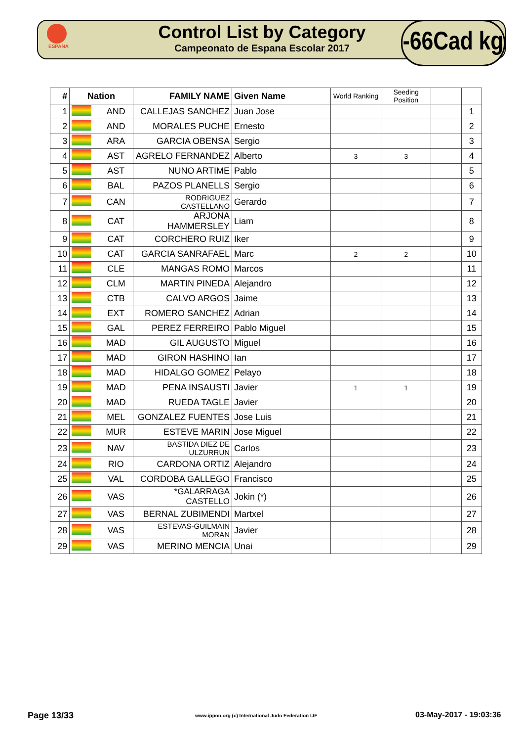ESPANA
Control List by Category
Campeonato de Espana Escolar 2017
-66Cad kg
| # | Nation | | FAMILY NAME | Given Name | World Ranking | Seeding Position | | |
| --- | --- | --- | --- | --- | --- | --- | --- | --- |
| 1 | | AND | CALLEJAS SANCHEZ | Juan Jose | | | | 1 |
| 2 | | AND | MORALES PUCHE | Ernesto | | | | 2 |
| 3 | | ARA | GARCIA OBENSA | Sergio | | | | 3 |
| 4 | | AST | AGRELO FERNANDEZ | Alberto | 3 | 3 | | 4 |
| 5 | | AST | NUNO ARTIME | Pablo | | | | 5 |
| 6 | | BAL | PAZOS PLANELLS | Sergio | | | | 6 |
| 7 | | CAN | RODRIGUEZ CASTELLANO | Gerardo | | | | 7 |
| 8 | | CAT | ARJONA HAMMERSLEY | Liam | | | | 8 |
| 9 | | CAT | CORCHERO RUIZ | Iker | | | | 9 |
| 10 | | CAT | GARCIA SANRAFAEL | Marc | 2 | 2 | | 10 |
| 11 | | CLE | MANGAS ROMO | Marcos | | | | 11 |
| 12 | | CLM | MARTIN PINEDA | Alejandro | | | | 12 |
| 13 | | CTB | CALVO ARGOS | Jaime | | | | 13 |
| 14 | | EXT | ROMERO SANCHEZ | Adrian | | | | 14 |
| 15 | | GAL | PEREZ FERREIRO | Pablo Miguel | | | | 15 |
| 16 | | MAD | GIL AUGUSTO | Miguel | | | | 16 |
| 17 | | MAD | GIRON HASHINO | Ian | | | | 17 |
| 18 | | MAD | HIDALGO GOMEZ | Pelayo | | | | 18 |
| 19 | | MAD | PENA INSAUSTI | Javier | 1 | 1 | | 19 |
| 20 | | MAD | RUEDA TAGLE | Javier | | | | 20 |
| 21 | | MEL | GONZALEZ FUENTES | Jose Luis | | | | 21 |
| 22 | | MUR | ESTEVE MARIN | Jose Miguel | | | | 22 |
| 23 | | NAV | BASTIDA DIEZ DE ULZURRUN | Carlos | | | | 23 |
| 24 | | RIO | CARDONA ORTIZ | Alejandro | | | | 24 |
| 25 | | VAL | CORDOBA GALLEGO | Francisco | | | | 25 |
| 26 | | VAS | *GALARRAGA CASTELLO | Jokin (*) | | | | 26 |
| 27 | | VAS | BERNAL ZUBIMENDI | Martxel | | | | 27 |
| 28 | | VAS | ESTEVAS-GUILMAIN MORAN | Javier | | | | 28 |
| 29 | | VAS | MERINO MENCIA | Unai | | | | 29 |
Page 13/33
www.ippon.org (c) International Judo Federation IJF
03-May-2017 - 19:03:36